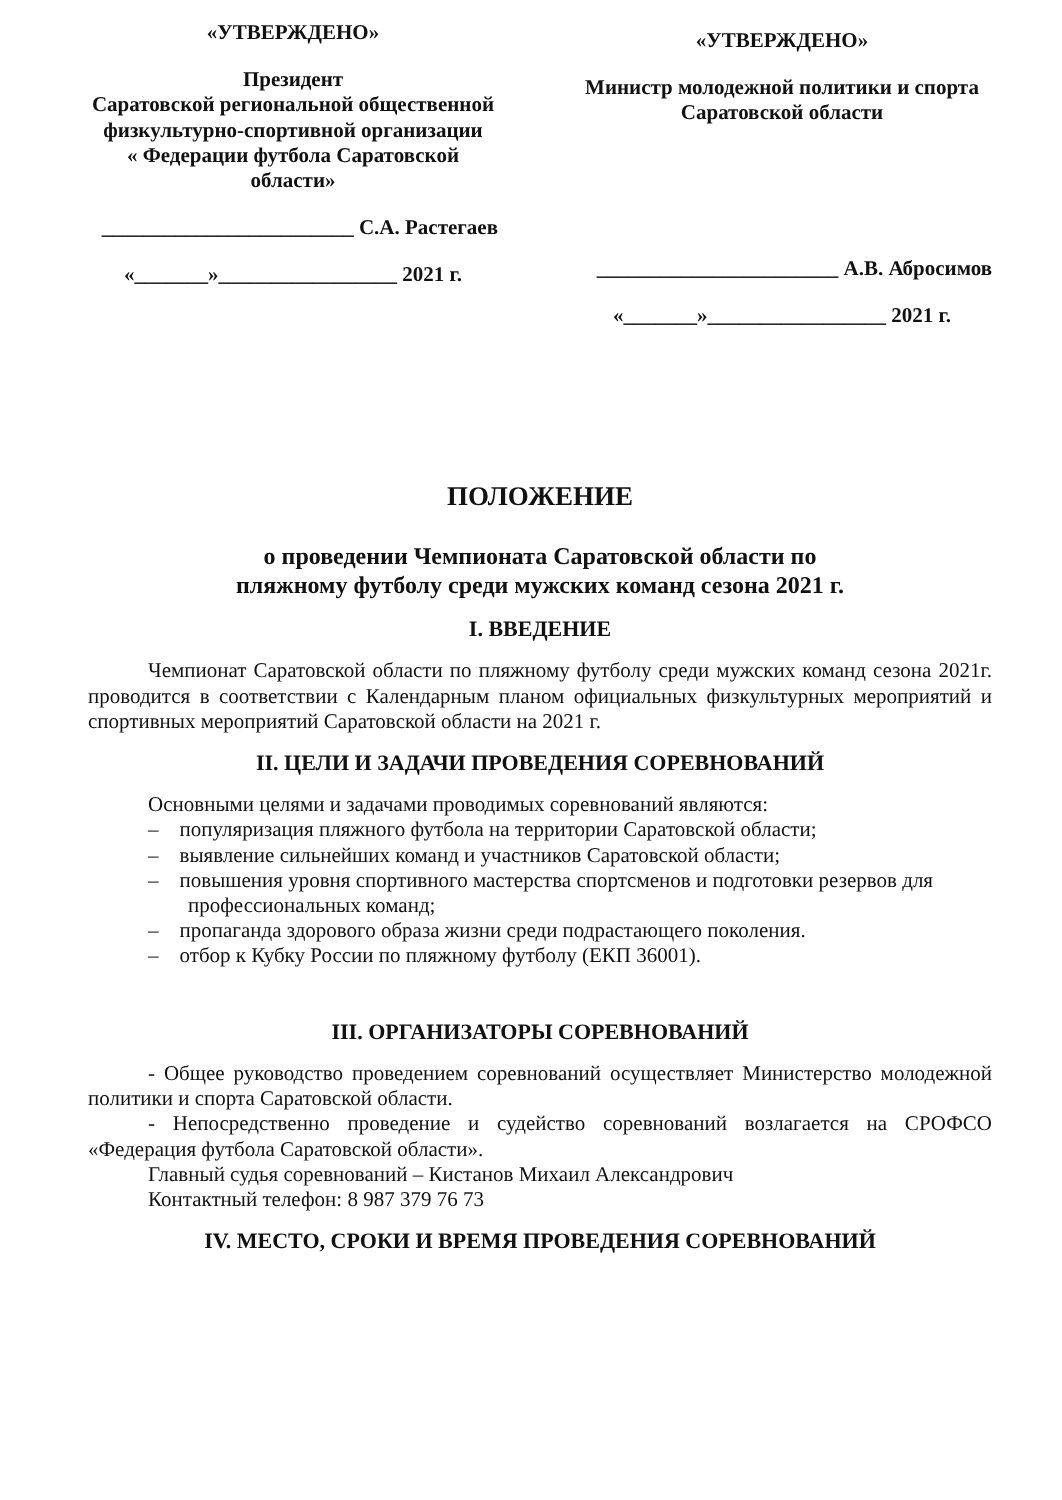«УТВЕРЖДЕНО»
Президент
Саратовской региональной общественной физкультурно-спортивной организации
« Федерации футбола Саратовской области»
________________________ С.А. Растегаев
«_______»_________________ 2021 г.
«УТВЕРЖДЕНО»
Министр молодежной политики и спорта Саратовской области
_______________________ А.В. Абросимов
«_______»_________________ 2021 г.
ПОЛОЖЕНИЕ
о проведении Чемпионата Саратовской области по
пляжному футболу среди мужских команд сезона 2021 г.
I. ВВЕДЕНИЕ
Чемпионат Саратовской области по пляжному футболу среди мужских команд сезона 2021г. проводится в соответствии с Календарным планом официальных физкультурных мероприятий и спортивных мероприятий Саратовской области на 2021 г.
II. ЦЕЛИ И ЗАДАЧИ ПРОВЕДЕНИЯ СОРЕВНОВАНИЙ
Основными целями и задачами проводимых соревнований являются:
– популяризация пляжного футбола на территории Саратовской области;
– выявление сильнейших команд и участников Саратовской области;
– повышения уровня спортивного мастерства спортсменов и подготовки резервов для профессиональных команд;
– пропаганда здорового образа жизни среди подрастающего поколения.
– отбор к Кубку России по пляжному футболу (ЕКП 36001).
III. ОРГАНИЗАТОРЫ СОРЕВНОВАНИЙ
- Общее руководство проведением соревнований осуществляет Министерство молодежной политики и спорта Саратовской области.
- Непосредственно проведение и судейство соревнований возлагается на СРОФСО «Федерация футбола Саратовской области».
Главный судья соревнований – Кистанов Михаил Александрович
Контактный телефон: 8 987 379 76 73
IV. МЕСТО, СРОКИ И ВРЕМЯ ПРОВЕДЕНИЯ СОРЕВНОВАНИЙ